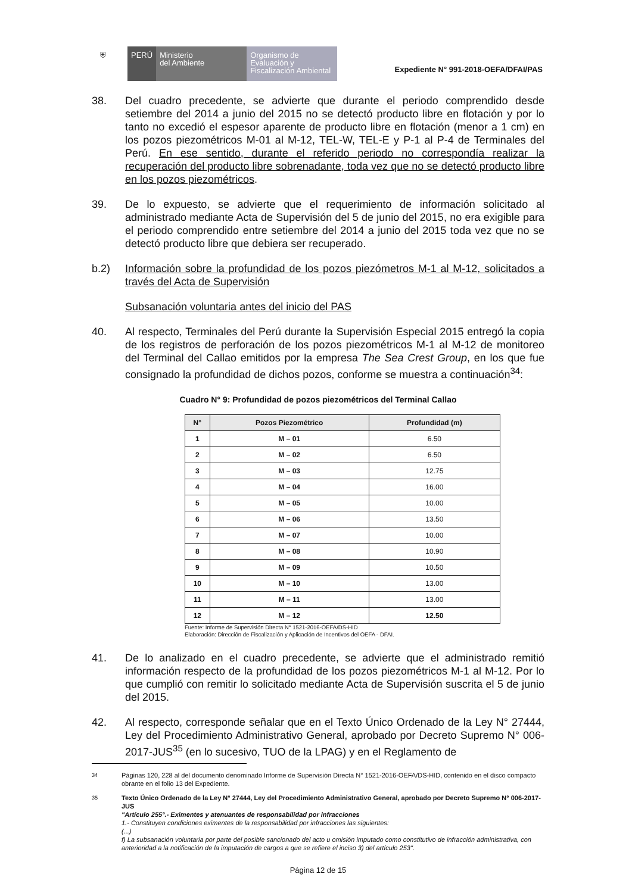⛨ PERÚ Ministerio
del Ambiente
Organismo de
Evaluación y
Fiscalización Ambiental
Expediente N° 991-2018-OEFA/DFAI/PAS
38. Del cuadro precedente, se advierte que durante el periodo comprendido desde setiembre del 2014 a junio del 2015 no se detectó producto libre en flotación y por lo tanto no excedió el espesor aparente de producto libre en flotación (menor a 1 cm) en los pozos piezométricos M-01 al M-12, TEL-W, TEL-E y P-1 al P-4 de Terminales del Perú. En ese sentido, durante el referido periodo no correspondía realizar la recuperación del producto libre sobrenadante, toda vez que no se detectó producto libre en los pozos piezométricos.
39. De lo expuesto, se advierte que el requerimiento de información solicitado al administrado mediante Acta de Supervisión del 5 de junio del 2015, no era exigible para el periodo comprendido entre setiembre del 2014 a junio del 2015 toda vez que no se detectó producto libre que debiera ser recuperado.
b.2) Información sobre la profundidad de los pozos piezómetros M-1 al M-12, solicitados a través del Acta de Supervisión
Subsanación voluntaria antes del inicio del PAS
40. Al respecto, Terminales del Perú durante la Supervisión Especial 2015 entregó la copia de los registros de perforación de los pozos piezométricos M-1 al M-12 de monitoreo del Terminal del Callao emitidos por la empresa The Sea Crest Group, en los que fue consignado la profundidad de dichos pozos, conforme se muestra a continuación<sup>34</sup>:
Cuadro N° 9: Profundidad de pozos piezométricos del Terminal Callao
| N° | Pozos Piezométrico | Profundidad (m) |
| --- | --- | --- |
| 1 | M – 01 | 6.50 |
| 2 | M – 02 | 6.50 |
| 3 | M – 03 | 12.75 |
| 4 | M – 04 | 16.00 |
| 5 | M – 05 | 10.00 |
| 6 | M – 06 | 13.50 |
| 7 | M – 07 | 10.00 |
| 8 | M – 08 | 10.90 |
| 9 | M – 09 | 10.50 |
| 10 | M – 10 | 13.00 |
| 11 | M – 11 | 13.00 |
| 12 | M – 12 | 12.50 |
Fuente: Informe de Supervisión Directa N° 1521-2016-OEFA/DS-HID
Elaboración: Dirección de Fiscalización y Aplicación de Incentivos del OEFA - DFAI.
41. De lo analizado en el cuadro precedente, se advierte que el administrado remitió información respecto de la profundidad de los pozos piezométricos M-1 al M-12. Por lo que cumplió con remitir lo solicitado mediante Acta de Supervisión suscrita el 5 de junio del 2015.
42. Al respecto, corresponde señalar que en el Texto Único Ordenado de la Ley N° 27444, Ley del Procedimiento Administrativo General, aprobado por Decreto Supremo N° 006-2017-JUS<sup>35</sup> (en lo sucesivo, TUO de la LPAG) y en el Reglamento de
<sup>34</sup> Páginas 120, 228 al del documento denominado Informe de Supervisión Directa N° 1521-2016-OEFA/DS-HID, contenido en el disco compacto obrante en el folio 13 del Expediente.
<sup>35</sup> Texto Único Ordenado de la Ley N° 27444, Ley del Procedimiento Administrativo General, aprobado por Decreto Supremo N° 006-2017-JUS
"Artículo 255°.- Eximentes y atenuantes de responsabilidad por infracciones
1.- Constituyen condiciones eximentes de la responsabilidad por infracciones las siguientes:
(...)
f) La subsanación voluntaria por parte del posible sancionado del acto u omisión imputado como constitutivo de infracción administrativa, con anterioridad a la notificación de la imputación de cargos a que se refiere el inciso 3) del artículo 253".
Página 12 de 15